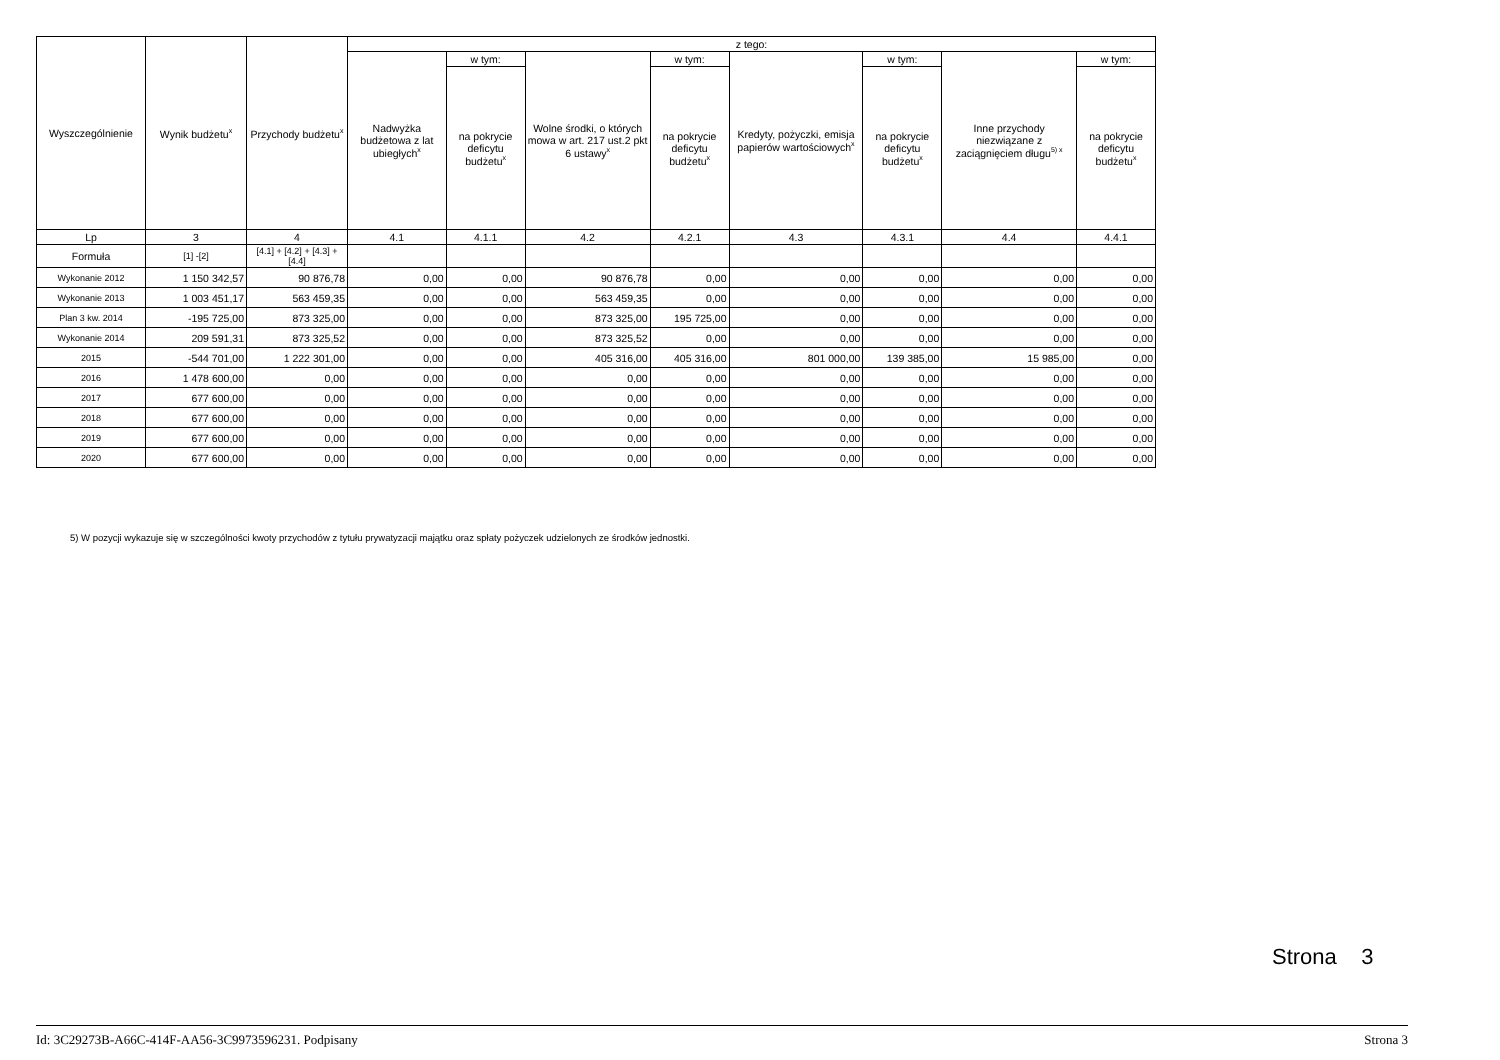| Wyszczególnienie | Wynik budżetu<sup>x</sup> | Przychody budżetu<sup>x</sup> | z tego: | | | | | | | |
| --- | --- | --- | --- | --- | --- | --- | --- | --- | --- | --- |
| | | | Nadwyżka budżetowa z lat ubiegłych<sup>x</sup> | w tym: | Wolne środki, o których mowa w art. 217 ust.2 pkt 6 ustawy<sup>x</sup> | w tym: | Kredyty, pożyczki, emisja papierów wartościowych<sup>x</sup> | w tym: | Inne przychody niezwiązane z zaciągnięciem długu<sup>5) x</sup> | w tym: |
| | | | | na pokrycie deficytu budżetu<sup>x</sup> | | na pokrycie deficytu budżetu<sup>x</sup> | | na pokrycie deficytu budżetu<sup>x</sup> | | na pokrycie deficytu budżetu<sup>x</sup> |
| Lp | 3 | 4 | 4.1 | 4.1.1 | 4.2 | 4.2.1 | 4.3 | 4.3.1 | 4.4 | 4.4.1 |
| Formuła | [1] -[2] | [4.1] + [4.2] + [4.3] + [4.4] | | | | | | | | |
| Wykonanie 2012 | 1 150 342,57 | 90 876,78 | 0,00 | 0,00 | 90 876,78 | 0,00 | 0,00 | 0,00 | 0,00 | 0,00 |
| Wykonanie 2013 | 1 003 451,17 | 563 459,35 | 0,00 | 0,00 | 563 459,35 | 0,00 | 0,00 | 0,00 | 0,00 | 0,00 |
| Plan 3 kw. 2014 | -195 725,00 | 873 325,00 | 0,00 | 0,00 | 873 325,00 | 195 725,00 | 0,00 | 0,00 | 0,00 | 0,00 |
| Wykonanie 2014 | 209 591,31 | 873 325,52 | 0,00 | 0,00 | 873 325,52 | 0,00 | 0,00 | 0,00 | 0,00 | 0,00 |
| 2015 | -544 701,00 | 1 222 301,00 | 0,00 | 0,00 | 405 316,00 | 405 316,00 | 801 000,00 | 139 385,00 | 15 985,00 | 0,00 |
| 2016 | 1 478 600,00 | 0,00 | 0,00 | 0,00 | 0,00 | 0,00 | 0,00 | 0,00 | 0,00 | 0,00 |
| 2017 | 677 600,00 | 0,00 | 0,00 | 0,00 | 0,00 | 0,00 | 0,00 | 0,00 | 0,00 | 0,00 |
| 2018 | 677 600,00 | 0,00 | 0,00 | 0,00 | 0,00 | 0,00 | 0,00 | 0,00 | 0,00 | 0,00 |
| 2019 | 677 600,00 | 0,00 | 0,00 | 0,00 | 0,00 | 0,00 | 0,00 | 0,00 | 0,00 | 0,00 |
| 2020 | 677 600,00 | 0,00 | 0,00 | 0,00 | 0,00 | 0,00 | 0,00 | 0,00 | 0,00 | 0,00 |
5) W pozycji wykazuje się w szczególności kwoty przychodów z tytułu prywatyzacji majątku oraz spłaty pożyczek udzielonych ze środków jednostki.
Strona 3
Id: 3C29273B-A66C-414F-AA56-3C9973596231. Podpisany Strona 3